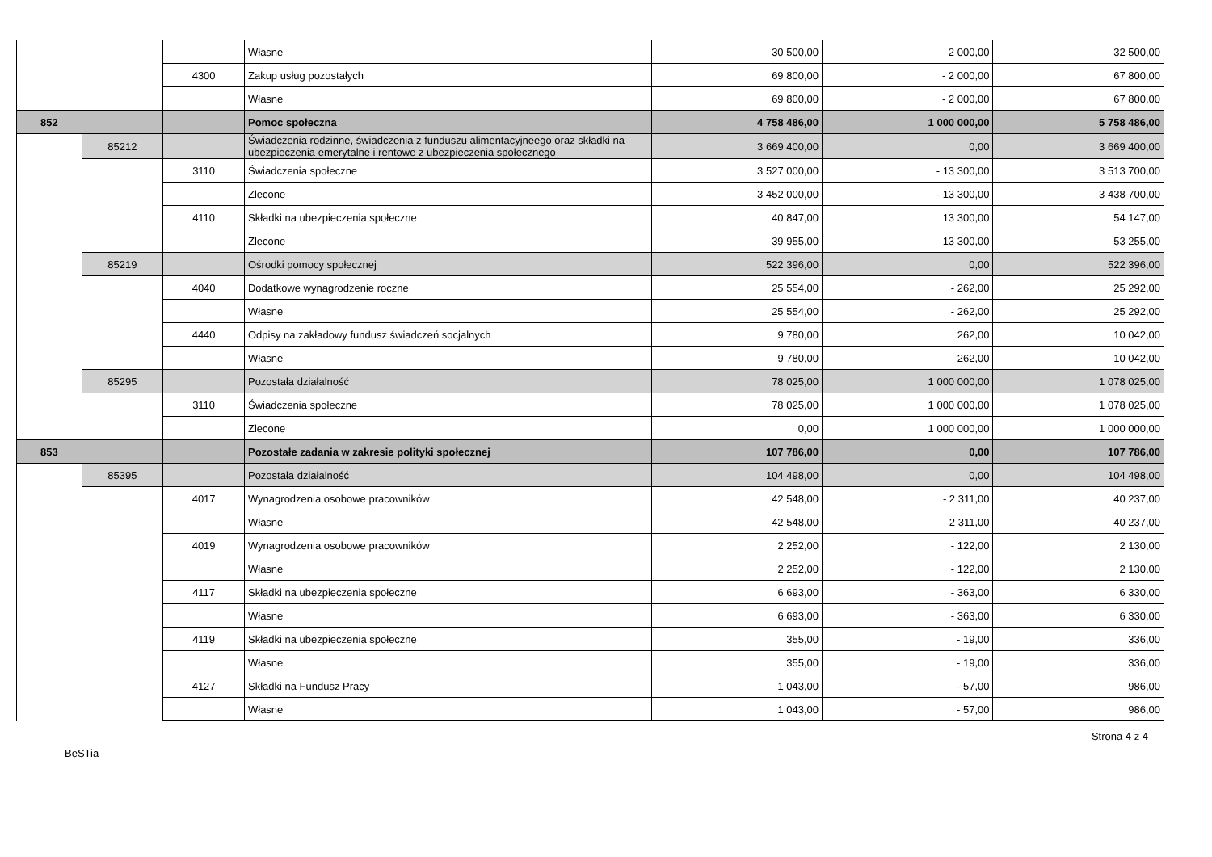| | | | Własne | 30 500,00 | 2 000,00 | 32 500,00 |
| | | 4300 | Zakup usług pozostałych | 69 800,00 | - 2 000,00 | 67 800,00 |
| | | | Własne | 69 800,00 | - 2 000,00 | 67 800,00 |
| 852 | | | Pomoc społeczna | 4 758 486,00 | 1 000 000,00 | 5 758 486,00 |
| | 85212 | | Świadczenia rodzinne, świadczenia z funduszu alimentacyjneego oraz składki na ubezpieczenia emerytalne i rentowe z ubezpieczenia społecznego | 3 669 400,00 | 0,00 | 3 669 400,00 |
| | | 3110 | Świadczenia społeczne | 3 527 000,00 | - 13 300,00 | 3 513 700,00 |
| | | | Zlecone | 3 452 000,00 | - 13 300,00 | 3 438 700,00 |
| | | 4110 | Składki na ubezpieczenia społeczne | 40 847,00 | 13 300,00 | 54 147,00 |
| | | | Zlecone | 39 955,00 | 13 300,00 | 53 255,00 |
| | 85219 | | Ośrodki pomocy społecznej | 522 396,00 | 0,00 | 522 396,00 |
| | | 4040 | Dodatkowe wynagrodzenie roczne | 25 554,00 | - 262,00 | 25 292,00 |
| | | | Własne | 25 554,00 | - 262,00 | 25 292,00 |
| | | 4440 | Odpisy na zakładowy fundusz świadczeń socjalnych | 9 780,00 | 262,00 | 10 042,00 |
| | | | Własne | 9 780,00 | 262,00 | 10 042,00 |
| | 85295 | | Pozostała działalność | 78 025,00 | 1 000 000,00 | 1 078 025,00 |
| | | 3110 | Świadczenia społeczne | 78 025,00 | 1 000 000,00 | 1 078 025,00 |
| | | | Zlecone | 0,00 | 1 000 000,00 | 1 000 000,00 |
| 853 | | | Pozostałe zadania w zakresie polityki społecznej | 107 786,00 | 0,00 | 107 786,00 |
| | 85395 | | Pozostała działalność | 104 498,00 | 0,00 | 104 498,00 |
| | | 4017 | Wynagrodzenia osobowe pracowników | 42 548,00 | - 2 311,00 | 40 237,00 |
| | | | Własne | 42 548,00 | - 2 311,00 | 40 237,00 |
| | | 4019 | Wynagrodzenia osobowe pracowników | 2 252,00 | - 122,00 | 2 130,00 |
| | | | Własne | 2 252,00 | - 122,00 | 2 130,00 |
| | | 4117 | Składki na ubezpieczenia społeczne | 6 693,00 | - 363,00 | 6 330,00 |
| | | | Własne | 6 693,00 | - 363,00 | 6 330,00 |
| | | 4119 | Składki na ubezpieczenia społeczne | 355,00 | - 19,00 | 336,00 |
| | | | Własne | 355,00 | - 19,00 | 336,00 |
| | | 4127 | Składki na Fundusz Pracy | 1 043,00 | - 57,00 | 986,00 |
| | | | Własne | 1 043,00 | - 57,00 | 986,00 |
Strona 4 z 4
BeSTia